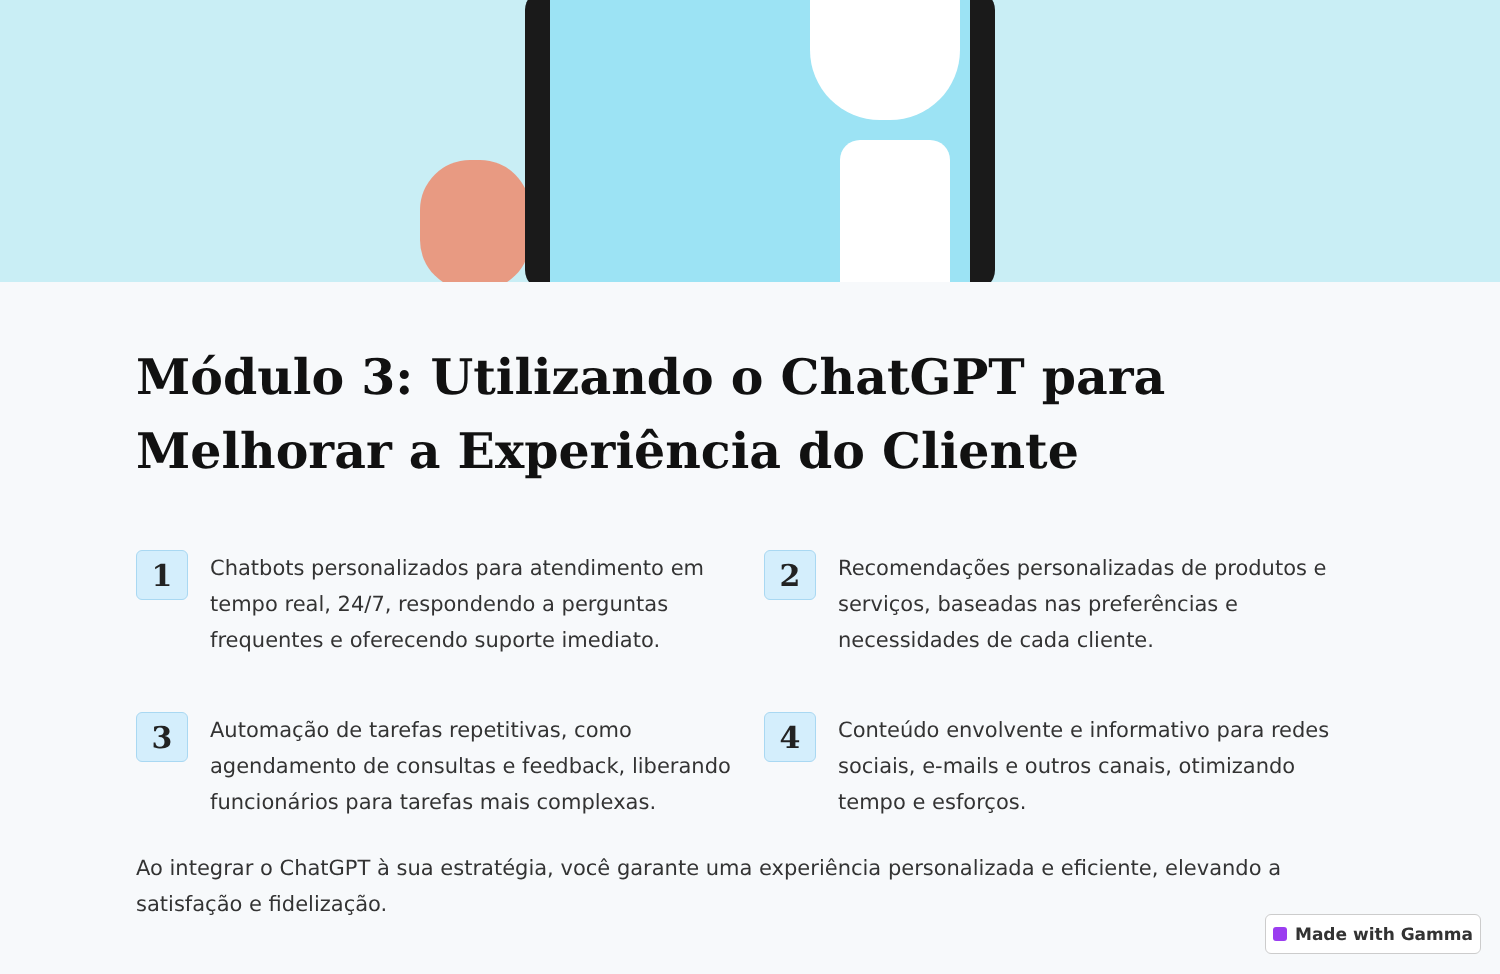Módulo 3: Utilizando o ChatGPT para Melhorar a Experiência do Cliente
1
Chatbots personalizados para atendimento em tempo real, 24/7, respondendo a perguntas frequentes e oferecendo suporte imediato.
2
Recomendações personalizadas de produtos e serviços, baseadas nas preferências e necessidades de cada cliente.
3
Automação de tarefas repetitivas, como agendamento de consultas e feedback, liberando funcionários para tarefas mais complexas.
4
Conteúdo envolvente e informativo para redes sociais, e-mails e outros canais, otimizando tempo e esforços.
Ao integrar o ChatGPT à sua estratégia, você garante uma experiência personalizada e eficiente, elevando a satisfação e fidelização.
Made with Gamma